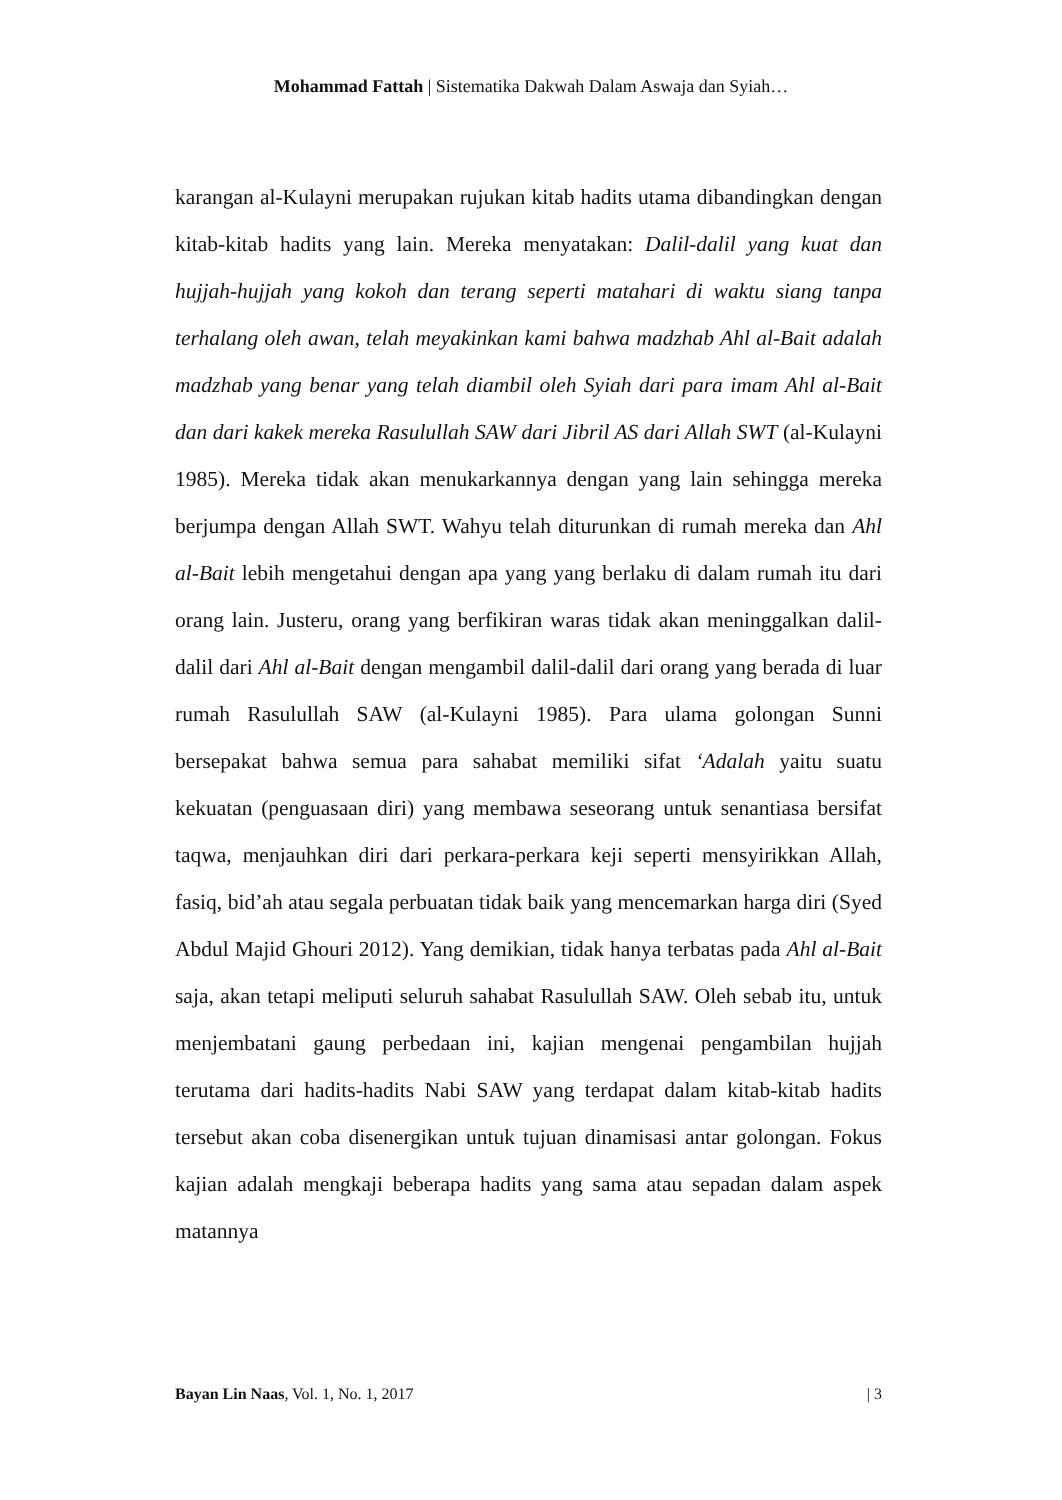Mohammad Fattah | Sistematika Dakwah Dalam Aswaja dan Syiah…
karangan al-Kulayni merupakan rujukan kitab hadits utama dibandingkan dengan kitab-kitab hadits yang lain. Mereka menyatakan: Dalil-dalil yang kuat dan hujjah-hujjah yang kokoh dan terang seperti matahari di waktu siang tanpa terhalang oleh awan, telah meyakinkan kami bahwa madzhab Ahl al-Bait adalah madzhab yang benar yang telah diambil oleh Syiah dari para imam Ahl al-Bait dan dari kakek mereka Rasulullah SAW dari Jibril AS dari Allah SWT (al-Kulayni 1985). Mereka tidak akan menukarkannya dengan yang lain sehingga mereka berjumpa dengan Allah SWT. Wahyu telah diturunkan di rumah mereka dan Ahl al-Bait lebih mengetahui dengan apa yang yang berlaku di dalam rumah itu dari orang lain. Justeru, orang yang berfikiran waras tidak akan meninggalkan dalil-dalil dari Ahl al-Bait dengan mengambil dalil-dalil dari orang yang berada di luar rumah Rasulullah SAW (al-Kulayni 1985). Para ulama golongan Sunni bersepakat bahwa semua para sahabat memiliki sifat ‘Adalah yaitu suatu kekuatan (penguasaan diri) yang membawa seseorang untuk senantiasa bersifat taqwa, menjauhkan diri dari perkara-perkara keji seperti mensyirikkan Allah, fasiq, bid’ah atau segala perbuatan tidak baik yang mencemarkan harga diri (Syed Abdul Majid Ghouri 2012). Yang demikian, tidak hanya terbatas pada Ahl al-Bait saja, akan tetapi meliputi seluruh sahabat Rasulullah SAW. Oleh sebab itu, untuk menjembatani gaung perbedaan ini, kajian mengenai pengambilan hujjah terutama dari hadits-hadits Nabi SAW yang terdapat dalam kitab-kitab hadits tersebut akan coba disenergikan untuk tujuan dinamisasi antar golongan. Fokus kajian adalah mengkaji beberapa hadits yang sama atau sepadan dalam aspek matannya
Bayan Lin Naas, Vol. 1, No. 1, 2017 | 3